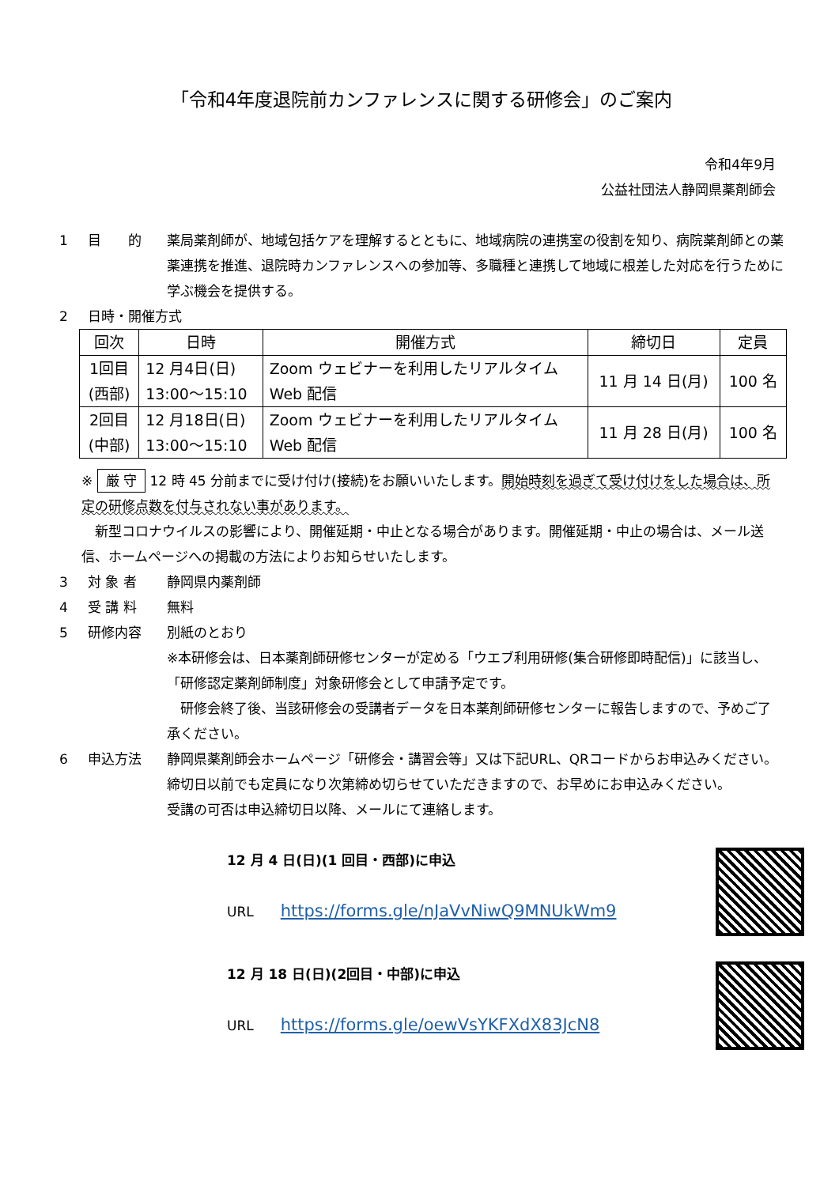「令和4年度退院前カンファレンスに関する研修会」のご案内
令和4年9月
公益社団法人静岡県薬剤師会
1 目　　的 薬局薬剤師が、地域包括ケアを理解するとともに、地域病院の連携室の役割を知り、病院薬剤師との薬薬連携を推進、退院時カンファレンスへの参加等、多職種と連携して地域に根差した対応を行うために学ぶ機会を提供する。
2 日時・開催方式
| 回次 | 日時 | 開催方式 | 締切日 | 定員 |
| --- | --- | --- | --- | --- |
| 1回目 (西部) | 12 月4日(日) 13:00～15:10 | Zoom ウェビナーを利用したリアルタイム Web 配信 | 11 月 14 日(月) | 100 名 |
| 2回目 (中部) | 12 月18日(日) 13:00～15:10 | Zoom ウェビナーを利用したリアルタイム Web 配信 | 11 月 28 日(月) | 100 名 |
※ 厳 守 12 時 45 分前までに受け付け(接続)をお願いいたします。開始時刻を過ぎて受け付けをした場合は、所定の研修点数を付与されない事があります。
　新型コロナウイルスの影響により、開催延期・中止となる場合があります。開催延期・中止の場合は、メール送信、ホームページへの掲載の方法によりお知らせいたします。
3 対 象 者 静岡県内薬剤師
4 受 講 料 無料
5 研修内容 別紙のとおり
※本研修会は、日本薬剤師研修センターが定める「ウエブ利用研修(集合研修即時配信)」に該当し、「研修認定薬剤師制度」対象研修会として申請予定です。
　研修会終了後、当該研修会の受講者データを日本薬剤師研修センターに報告しますので、予めご了承ください。
6 申込方法 静岡県薬剤師会ホームページ「研修会・講習会等」又は下記URL、QRコードからお申込みください。締切日以前でも定員になり次第締め切らせていただきますので、お早めにお申込みください。
受講の可否は申込締切日以降、メールにて連絡します。
12 月 4 日(日)(1 回目・西部)に申込
URL　　https://forms.gle/nJaVvNiwQ9MNUkWm9
12 月 18 日(日)(2回目・中部)に申込
URL　　https://forms.gle/oewVsYKFXdX83JcN8